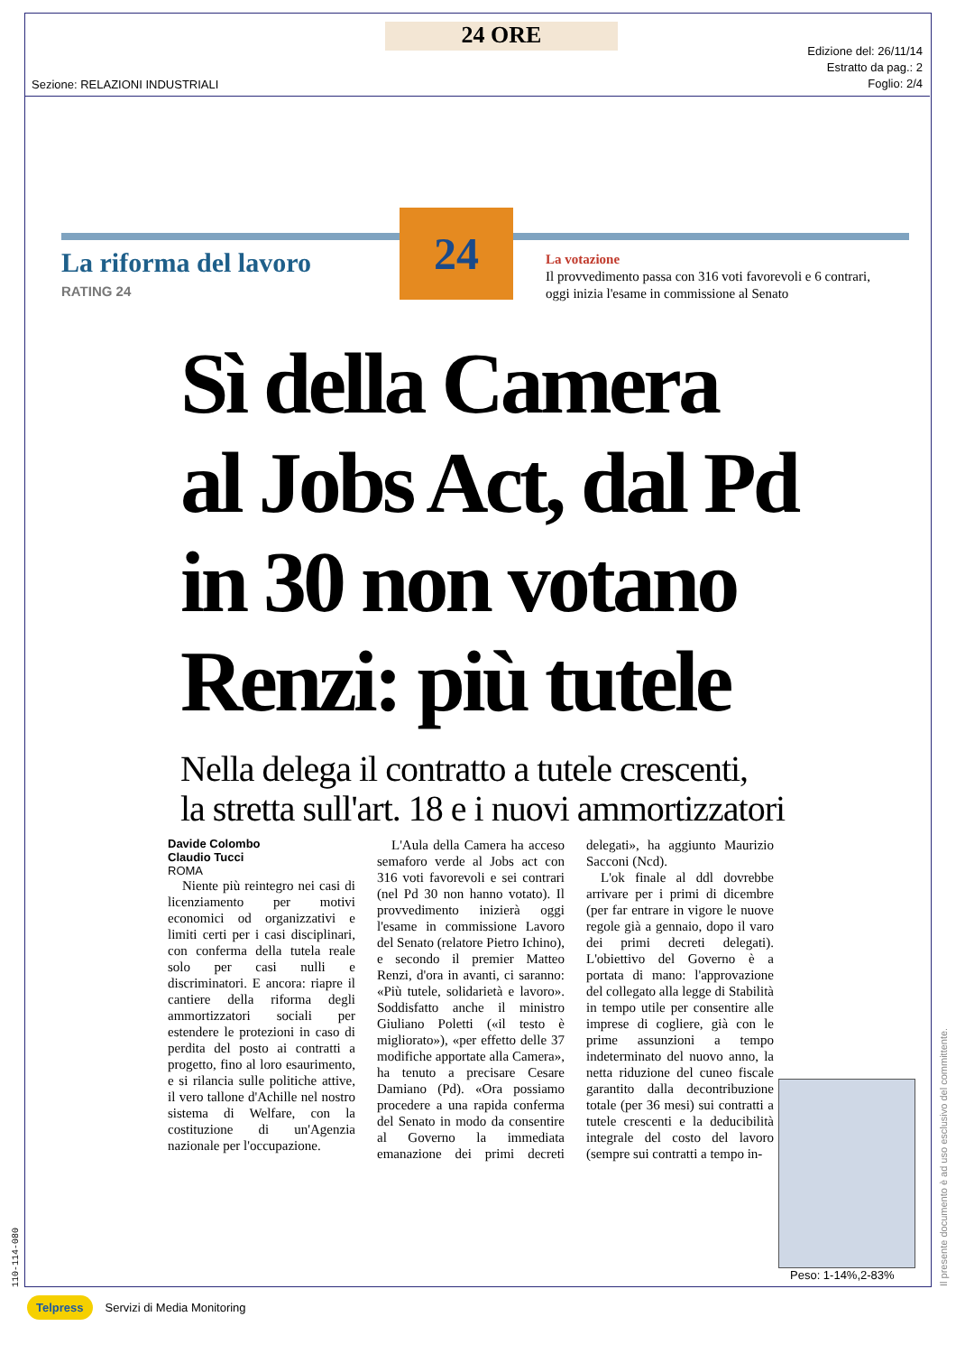24 ORE
Sezione: RELAZIONI INDUSTRIALI
Edizione del: 26/11/14
Estratto da pag.: 2
Foglio: 2/4
La riforma del lavoro
RATING 24
24
La votazione
Il provvedimento passa con 316 voti favorevoli e 6 contrari,
oggi inizia l'esame in commissione al Senato
Sì della Camera
al Jobs Act, dal Pd
in 30 non votano
Renzi: più tutele
Nella delega il contratto a tutele crescenti,
la stretta sull'art. 18 e i nuovi ammortizzatori
Davide Colombo
Claudio Tucci
ROMA
Niente più reintegro nei casi di licenziamento per motivi economici od organizzativi e limiti certi per i casi disciplinari, con conferma della tutela reale solo per casi nulli e discriminatori. E ancora: riapre il cantiere della riforma degli ammortizzatori sociali per estendere le protezioni in caso di perdita del posto ai contratti a progetto, fino al loro esaurimento, e si rilancia sulle politiche attive, il vero tallone d'Achille nel nostro sistema di Welfare, con la costituzione di un'Agenzia nazionale per l'occupazione.
L'Aula della Camera ha acceso semaforo verde al Jobs act con 316 voti favorevoli e sei contrari (nel Pd 30 non hanno votato). Il provvedimento inizierà oggi l'esame in commissione Lavoro del Senato (relatore Pietro Ichino), e secondo il premier Matteo Renzi, d'ora in avanti, ci saranno: «Più tutele, solidarietà e lavoro». Soddisfatto anche il ministro Giuliano Poletti («il testo è migliorato»), «per effetto delle 37 modifiche apportate alla Camera», ha tenuto a precisare Cesare Damiano (Pd). «Ora possiamo procedere a una rapida conferma del Senato in modo da consentire al Governo la immediata emanazione dei primi decreti delegati», ha aggiunto Maurizio Sacconi (Ncd).
L'ok finale al ddl dovrebbe arrivare per i primi di dicembre (per far entrare in vigore le nuove regole già a gennaio, dopo il varo dei primi decreti delegati). L'obiettivo del Governo è a portata di mano: l'approvazione del collegato alla legge di Stabilità in tempo utile per consentire alle imprese di cogliere, già con le prime assunzioni a tempo indeterminato del nuovo anno, la netta riduzione del cuneo fiscale garantito dalla decontribuzione totale (per 36 mesi) sui contratti a tutele crescenti e la deducibilità integrale del costo del lavoro (sempre sui contratti a tempo in-
Peso: 1-14%,2-83%
Il presente documento è ad uso esclusivo del committente.
110-114-080
Telpress Servizi di Media Monitoring